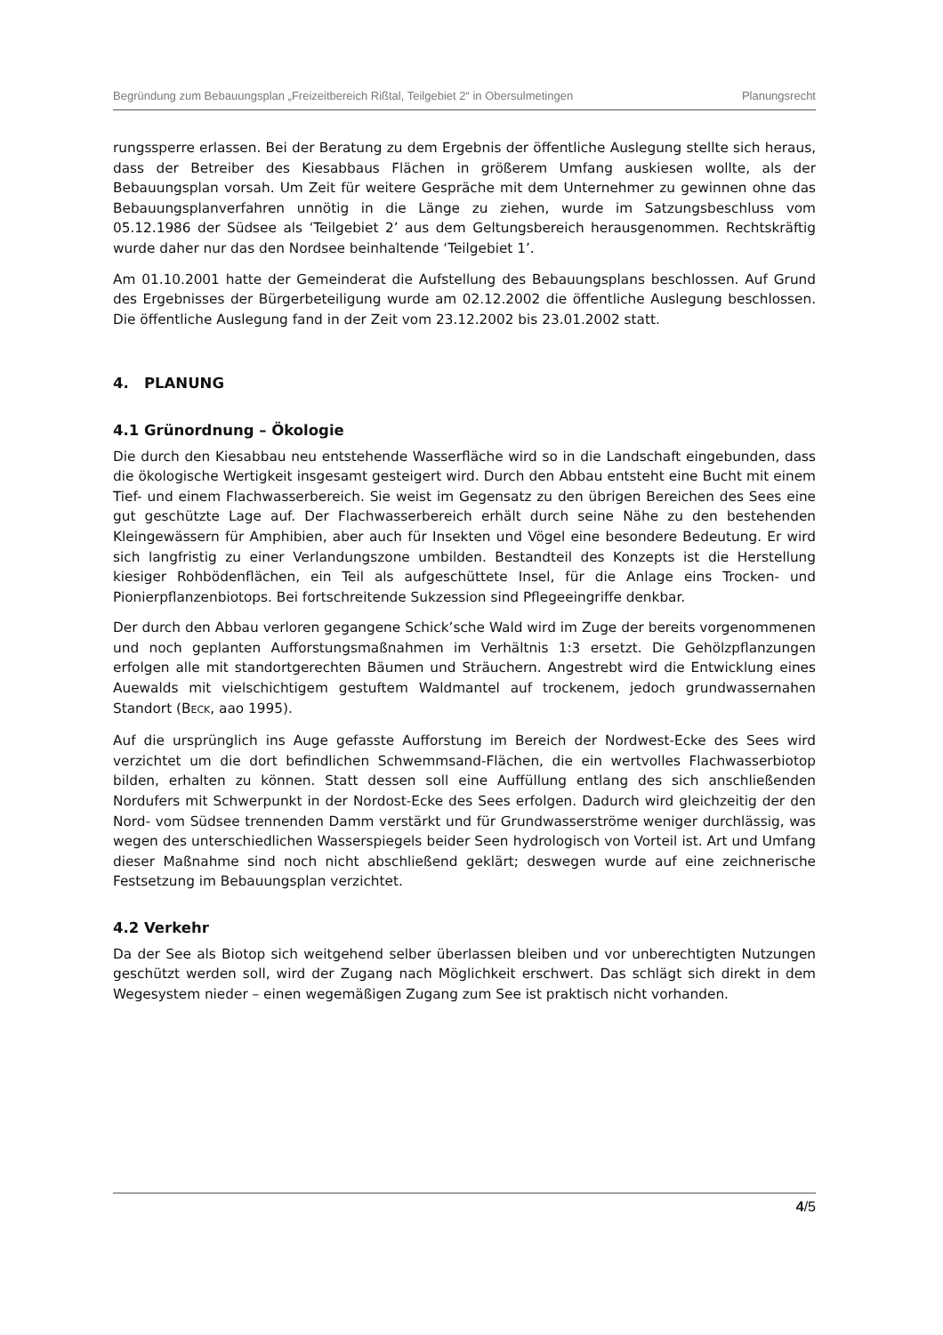Begründung zum Bebauungsplan „Freizeitbereich Rißtal, Teilgebiet 2“ in Obersulmetingen Planungsrecht
rungssperre erlassen. Bei der Beratung zu dem Ergebnis der öffentliche Auslegung stellte sich heraus, dass der Betreiber des Kiesabbaus Flächen in größerem Umfang auskiesen wollte, als der Bebauungsplan vorsah. Um Zeit für weitere Gespräche mit dem Unternehmer zu gewinnen ohne das Bebauungsplanverfahren unnötig in die Länge zu ziehen, wurde im Satzungsbeschluss vom 05.12.1986 der Südsee als ‘Teilgebiet 2’ aus dem Geltungsbereich herausgenommen. Rechtskräftig wurde daher nur das den Nordsee beinhaltende ‘Teilgebiet 1’.
Am 01.10.2001 hatte der Gemeinderat die Aufstellung des Bebauungsplans beschlossen. Auf Grund des Ergebnisses der Bürgerbeteiligung wurde am 02.12.2002 die öffentliche Auslegung beschlossen. Die öffentliche Auslegung fand in der Zeit vom 23.12.2002 bis 23.01.2002 statt.
4. PLANUNG
4.1 Grünordnung – Ökologie
Die durch den Kiesabbau neu entstehende Wasserfläche wird so in die Landschaft eingebunden, dass die ökologische Wertigkeit insgesamt gesteigert wird. Durch den Abbau entsteht eine Bucht mit einem Tief- und einem Flachwasserbereich. Sie weist im Gegensatz zu den übrigen Bereichen des Sees eine gut geschützte Lage auf. Der Flachwasserbereich erhält durch seine Nähe zu den bestehenden Kleingewässern für Amphibien, aber auch für Insekten und Vögel eine besondere Bedeutung. Er wird sich langfristig zu einer Verlandungszone umbilden. Bestandteil des Konzepts ist die Herstellung kiesiger Rohbödenflächen, ein Teil als aufgeschüttete Insel, für die Anlage eins Trocken- und Pionierpflanzenbiotops. Bei fortschreitende Sukzession sind Pflegeeingriffe denkbar.
Der durch den Abbau verloren gegangene Schick’sche Wald wird im Zuge der bereits vorgenommenen und noch geplanten Aufforstungsmaßnahmen im Verhältnis 1:3 ersetzt. Die Gehölzpflanzungen erfolgen alle mit standortgerechten Bäumen und Sträuchern. Angestrebt wird die Entwicklung eines Auewalds mit vielschichtigem gestuftem Waldmantel auf trockenem, jedoch grundwassernahen Standort (BECK, aao 1995).
Auf die ursprünglich ins Auge gefasste Aufforstung im Bereich der Nordwest-Ecke des Sees wird verzichtet um die dort befindlichen Schwemmsand-Flächen, die ein wertvolles Flachwasserbiotop bilden, erhalten zu können. Statt dessen soll eine Auffüllung entlang des sich anschließenden Nordufers mit Schwerpunkt in der Nordost-Ecke des Sees erfolgen. Dadurch wird gleichzeitig der den Nord- vom Südsee trennenden Damm verstärkt und für Grundwasserströme weniger durchlässig, was wegen des unterschiedlichen Wasserspiegels beider Seen hydrologisch von Vorteil ist. Art und Umfang dieser Maßnahme sind noch nicht abschließend geklärt; deswegen wurde auf eine zeichnerische Festsetzung im Bebauungsplan verzichtet.
4.2 Verkehr
Da der See als Biotop sich weitgehend selber überlassen bleiben und vor unberechtigten Nutzungen geschützt werden soll, wird der Zugang nach Möglichkeit erschwert. Das schlägt sich direkt in dem Wegesystem nieder – einen wegemäßigen Zugang zum See ist praktisch nicht vorhanden.
4/5